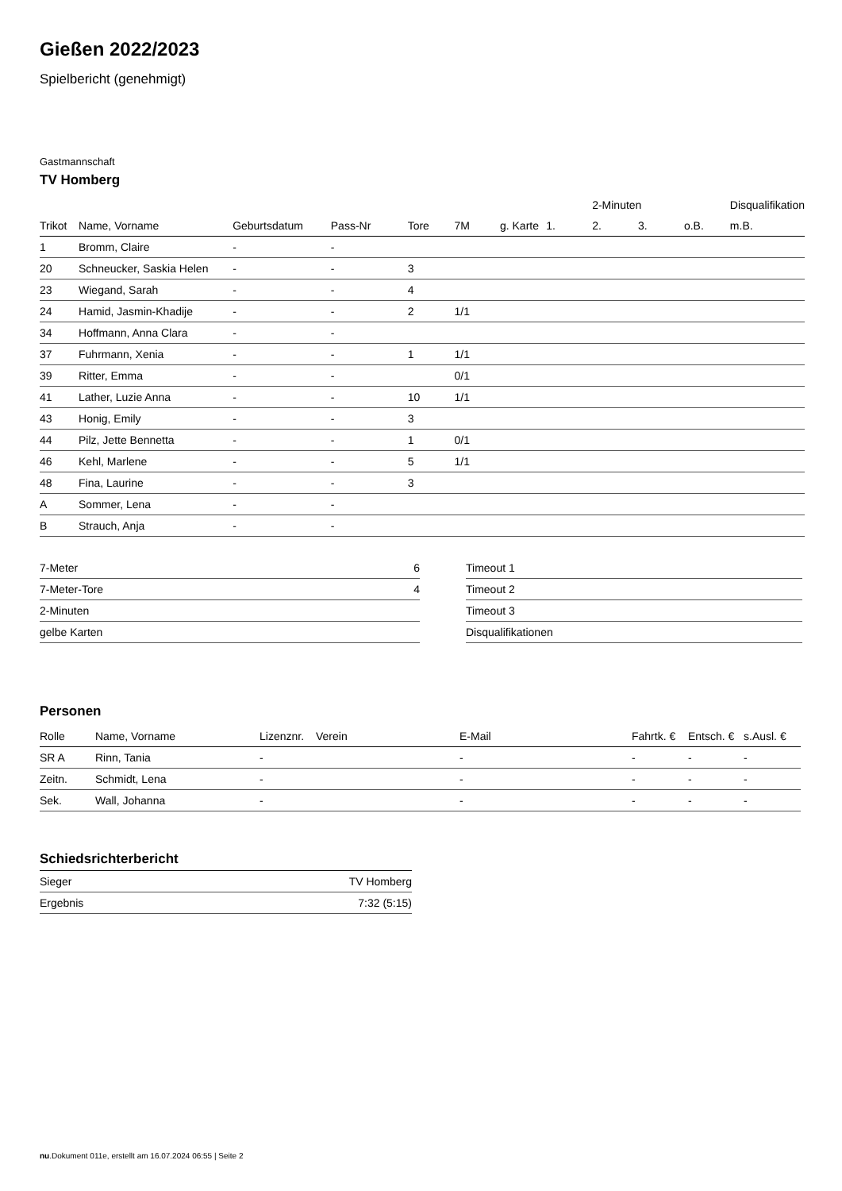Gießen 2022/2023
Spielbericht (genehmigt)
Gastmannschaft
TV Homberg
| | | | | | | | | 2-Minuten | | | Disqualifikation |
| --- | --- | --- | --- | --- | --- | --- | --- | --- | --- | --- | --- |
| Trikot | Name, Vorname | Geburtsdatum | Pass-Nr | Tore | 7M | g. Karte | 1. | 2. | 3. | o.B. | m.B. |
| 1 | Bromm, Claire | - | - | | | | | | | | |
| 20 | Schneucker, Saskia Helen | - | - | 3 | | | | | | | |
| 23 | Wiegand, Sarah | - | - | 4 | | | | | | | |
| 24 | Hamid, Jasmin-Khadije | - | - | 2 | 1/1 | | | | | | |
| 34 | Hoffmann, Anna Clara | - | - | | | | | | | | |
| 37 | Fuhrmann, Xenia | - | - | 1 | 1/1 | | | | | | |
| 39 | Ritter, Emma | - | - | | 0/1 | | | | | | |
| 41 | Lather, Luzie Anna | - | - | 10 | 1/1 | | | | | | |
| 43 | Honig, Emily | - | - | 3 | | | | | | | |
| 44 | Pilz, Jette Bennetta | - | - | 1 | 0/1 | | | | | | |
| 46 | Kehl, Marlene | - | - | 5 | 1/1 | | | | | | |
| 48 | Fina, Laurine | - | - | 3 | | | | | | | |
| A | Sommer, Lena | - | - | | | | | | | | |
| B | Strauch, Anja | - | - | | | | | | | | |
| 7-Meter | 6 |
| 7-Meter-Tore | 4 |
| 2-Minuten | |
| gelbe Karten | |
| Timeout 1 |
| Timeout 2 |
| Timeout 3 |
| Disqualifikationen |
Personen
| Rolle | Name, Vorname | Lizenznr. | Verein | E-Mail | Fahrtk. € | Entsch. € | s.Ausl. € |
| --- | --- | --- | --- | --- | --- | --- | --- |
| SR A | Rinn, Tania | - | | - | - | - | - |
| Zeitn. | Schmidt, Lena | - | | - | - | - | - |
| Sek. | Wall, Johanna | - | | - | - | - | - |
Schiedsrichterbericht
| Sieger | TV Homberg |
| Ergebnis | 7:32 (5:15) |
nu.Dokument 011e, erstellt am 16.07.2024 06:55 | Seite 2